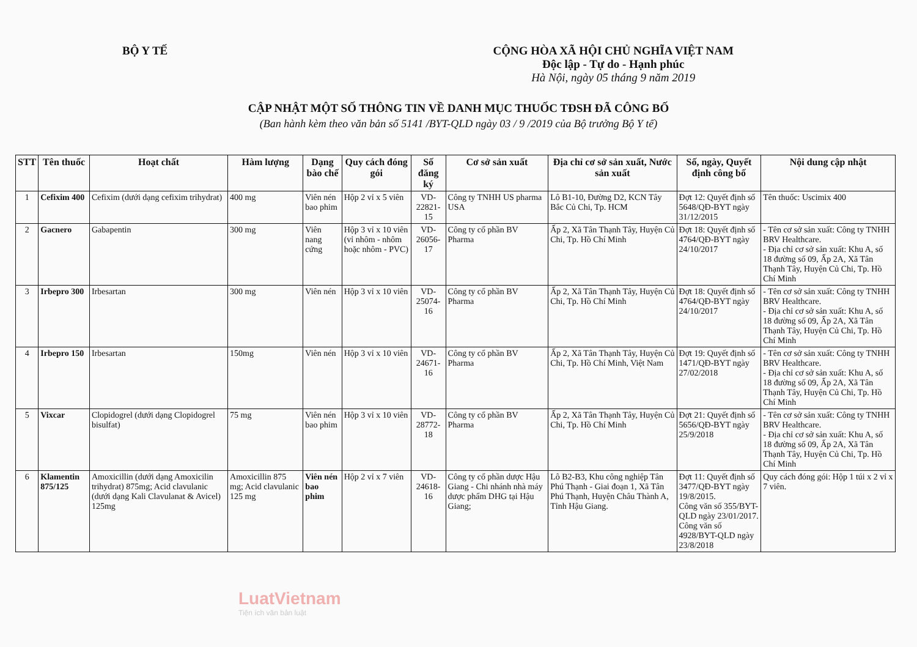BỘ Y TẾ CỘNG HÒA XÃ HỘI CHỦ NGHĨA VIỆT NAM
Độc lập - Tự do - Hạnh phúc
Hà Nội, ngày 05 tháng 9 năm 2019
CẬP NHẬT MỘT SỐ THÔNG TIN VỀ DANH MỤC THUỐC TĐSH ĐÃ CÔNG BỐ
(Ban hành kèm theo văn bản số 5141 /BYT-QLD ngày 03 / 9 /2019 của Bộ trưởng Bộ Y tế)
| STT | Tên thuốc | Hoạt chất | Hàm lượng | Dạng bào chế | Quy cách đóng gói | Số đăng ký | Cơ sở sản xuất | Địa chỉ cơ sở sản xuất, Nước sản xuất | Số, ngày, Quyết định công bố | Nội dung cập nhật |
| --- | --- | --- | --- | --- | --- | --- | --- | --- | --- | --- |
| 1 | Cefixim 400 | Cefixim (dưới dạng cefixim trihydrat) | 400 mg | Viên nén bao phim | Hộp 2 vỉ x 5 viên | VD-22821-15 | Công ty TNHH US pharma USA | Lô B1-10, Đường D2, KCN Tây Bắc Củ Chi, Tp. HCM | Đợt 12: Quyết định số 5648/QĐ-BYT ngày 31/12/2015 | Tên thuốc: Uscimix 400 |
| 2 | Gacnero | Gabapentin | 300 mg | Viên nang cứng | Hộp 3 vỉ x 10 viên (vỉ nhôm - nhôm hoặc nhôm - PVC) | VD-26056-17 | Công ty cổ phần BV Pharma | Ấp 2, Xã Tân Thạnh Tây, Huyện Củ Chi, Tp. Hồ Chí Minh | Đợt 18: Quyết định số 4764/QĐ-BYT ngày 24/10/2017 | - Tên cơ sở sản xuất: Công ty TNHH BRV Healthcare. - Địa chỉ cơ sở sản xuất: Khu A, số 18 đường số 09, Ấp 2A, Xã Tân Thạnh Tây, Huyện Củ Chi, Tp. Hồ Chí Minh |
| 3 | Irbepro 300 | Irbesartan | 300 mg | Viên nén | Hộp 3 vỉ x 10 viên | VD-25074-16 | Công ty cổ phần BV Pharma | Ấp 2, Xã Tân Thạnh Tây, Huyện Củ Chi, Tp. Hồ Chí Minh | Đợt 18: Quyết định số 4764/QĐ-BYT ngày 24/10/2017 | - Tên cơ sở sản xuất: Công ty TNHH BRV Healthcare. - Địa chỉ cơ sở sản xuất: Khu A, số 18 đường số 09, Ấp 2A, Xã Tân Thạnh Tây, Huyện Củ Chi, Tp. Hồ Chí Minh |
| 4 | Irbepro 150 | Irbesartan | 150mg | Viên nén | Hộp 3 vỉ x 10 viên | VD-24671-16 | Công ty cổ phần BV Pharma | Ấp 2, Xã Tân Thạnh Tây, Huyện Củ Chi, Tp. Hồ Chí Minh, Việt Nam | Đợt 19: Quyết định số 1471/QĐ-BYT ngày 27/02/2018 | - Tên cơ sở sản xuất: Công ty TNHH BRV Healthcare. - Địa chỉ cơ sở sản xuất: Khu A, số 18 đường số 09, Ấp 2A, Xã Tân Thạnh Tây, Huyện Củ Chi, Tp. Hồ Chí Minh |
| 5 | Vixcar | Clopidogrel (dưới dạng Clopidogrel bisulfat) | 75 mg | Viên nén bao phim | Hộp 3 vỉ x 10 viên | VD-28772-18 | Công ty cổ phần BV Pharma | Ấp 2, Xã Tân Thạnh Tây, Huyện Củ Chi, Tp. Hồ Chí Minh | Đợt 21: Quyết định số 5656/QĐ-BYT ngày 25/9/2018 | - Tên cơ sở sản xuất: Công ty TNHH BRV Healthcare. - Địa chỉ cơ sở sản xuất: Khu A, số 18 đường số 09, Ấp 2A, Xã Tân Thạnh Tây, Huyện Củ Chi, Tp. Hồ Chí Minh |
| 6 | Klamentin 875/125 | Amoxicillin (dưới dạng Amoxicilin trihydrat) 875mg; Acid clavulanic (dưới dạng Kali Clavulanat & Avicel) 125mg | Amoxicillin 875 mg; Acid clavulanic 125 mg | Viên nén bao phim | Hộp 2 vỉ x 7 viên | VD-24618-16 | Công ty cổ phần dược Hậu Giang - Chi nhánh nhà máy dược phẩm DHG tại Hậu Giang; | Lô B2-B3, Khu công nghiệp Tân Phú Thạnh - Giai đoạn 1, Xã Tân Phú Thạnh, Huyện Châu Thành A, Tỉnh Hậu Giang. | Đợt 11: Quyết định số 3477/QĐ-BYT ngày 19/8/2015. Công văn số 355/BYT-QLD ngày 23/01/2017. Công văn số 4928/BYT-QLD ngày 23/8/2018 | Quy cách đóng gói: Hộp 1 túi x 2 vỉ x 7 viên. |
LuatVietnam
Tiện ích văn bản luật